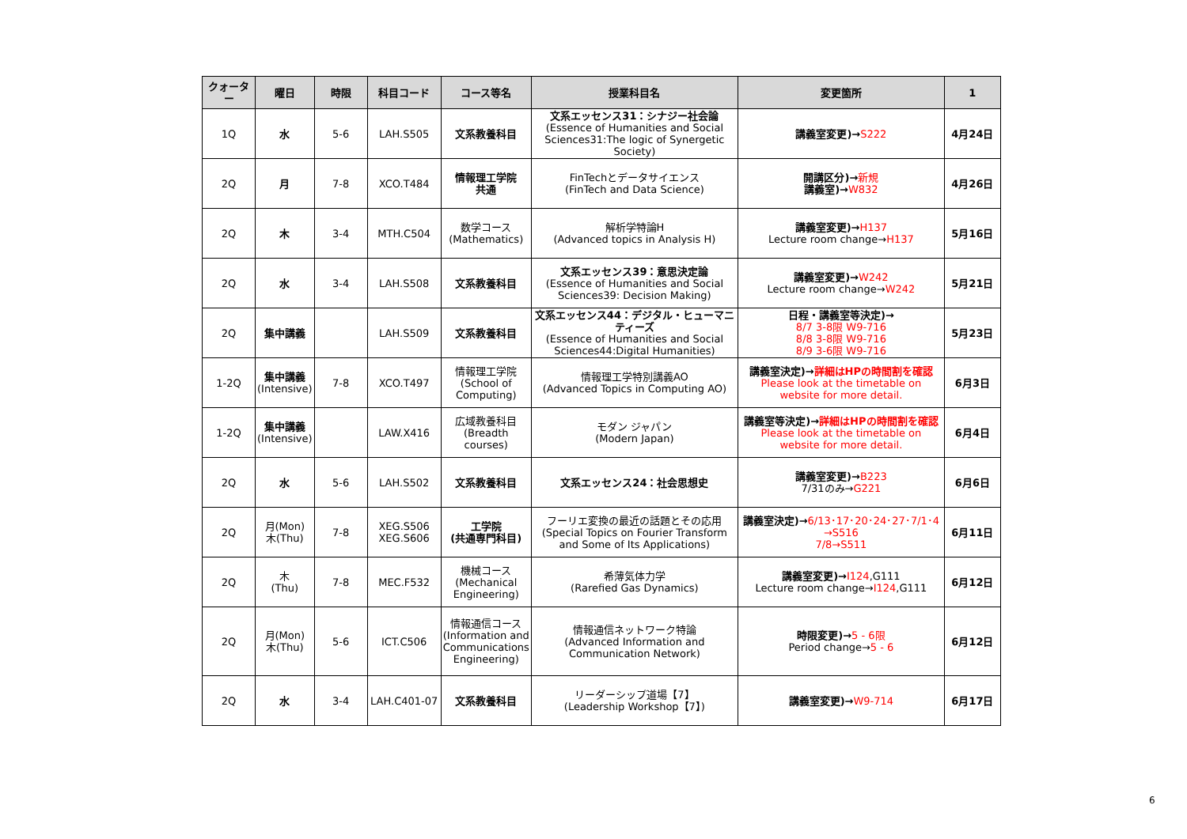| クォーター | 曜日 | 時限 | 科目コード | コース等名 | 授業科目名 | 変更箇所 | 1 |
| --- | --- | --- | --- | --- | --- | --- | --- |
| 1Q | 水 | 5-6 | LAH.S505 | 文系教養科目 | 文系エッセンス31：シナジー社会論 (Essence of Humanities and Social Sciences31:The logic of Synergetic Society) | 講義室変更)→ S222 | 4月24日 |
| 2Q | 月 | 7-8 | XCO.T484 | 情報理工学院 共通 | FinTechとデータサイエンス (FinTech and Data Science) | 開講区分)→ 新規 講義室)→ W832 | 4月26日 |
| 2Q | 木 | 3-4 | MTH.C504 | 数学コース (Mathematics) | 解析学特論H (Advanced topics in Analysis H) | 講義室変更)→ H137 Lecture room change→ H137 | 5月16日 |
| 2Q | 水 | 3-4 | LAH.S508 | 文系教養科目 | 文系エッセンス39：意思決定論 (Essence of Humanities and Social Sciences39: Decision Making) | 講義室変更)→ W242 Lecture room change→ W242 | 5月21日 |
| 2Q | 集中講義 | | LAH.S509 | 文系教養科目 | 文系エッセンス44：デジタル・ヒューマニティーズ (Essence of Humanities and Social Sciences44:Digital Humanities) | 日程・講義室等決定)→ 8/7 3-8限 W9-716 8/8 3-8限 W9-716 8/9 3-6限 W9-716 | 5月23日 |
| 1-2Q | 集中講義 (Intensive) | 7-8 | XCO.T497 | 情報理工学院 (School of Computing) | 情報理工学特別講義AO (Advanced Topics in Computing AO) | 講義室決定)→ 詳細はHPの時間割を確認 Please look at the timetable on website for more detail. | 6月3日 |
| 1-2Q | 集中講義 (Intensive) | | LAW.X416 | 広域教養科目 (Breadth courses) | モダン ジャパン (Modern Japan) | 講義室等決定)→ 詳細はHPの時間割を確認 Please look at the timetable on website for more detail. | 6月4日 |
| 2Q | 水 | 5-6 | LAH.S502 | 文系教養科目 | 文系エッセンス24：社会思想史 | 講義室変更)→ B223 7/31のみ→ G221 | 6月6日 |
| 2Q | 月(Mon) 木(Thu) | 7-8 | XEG.S506 XEG.S606 | 工学院 (共通専門科目) | フーリエ変換の最近の話題とその応用 (Special Topics on Fourier Transform and Some of Its Applications) | 講義室決定)→ 6/13･17･20･24･27･7/1･4 →S516 7/8→S511 | 6月11日 |
| 2Q | 木 (Thu) | 7-8 | MEC.F532 | 機械コース (Mechanical Engineering) | 希薄気体力学 (Rarefied Gas Dynamics) | 講義室変更)→ I124 ,G111 Lecture room change→ I124 ,G111 | 6月12日 |
| 2Q | 月(Mon) 木(Thu) | 5-6 | ICT.C506 | 情報通信コース (Information and Communications Engineering) | 情報通信ネットワーク特論 (Advanced Information and Communication Network) | 時限変更)→ 5 - 6限 Period change→ 5 - 6 | 6月12日 |
| 2Q | 水 | 3-4 | LAH.C401-07 | 文系教養科目 | リーダーシップ道場【7】 (Leadership Workshop【7】) | 講義室変更)→ W9-714 | 6月17日 |
6